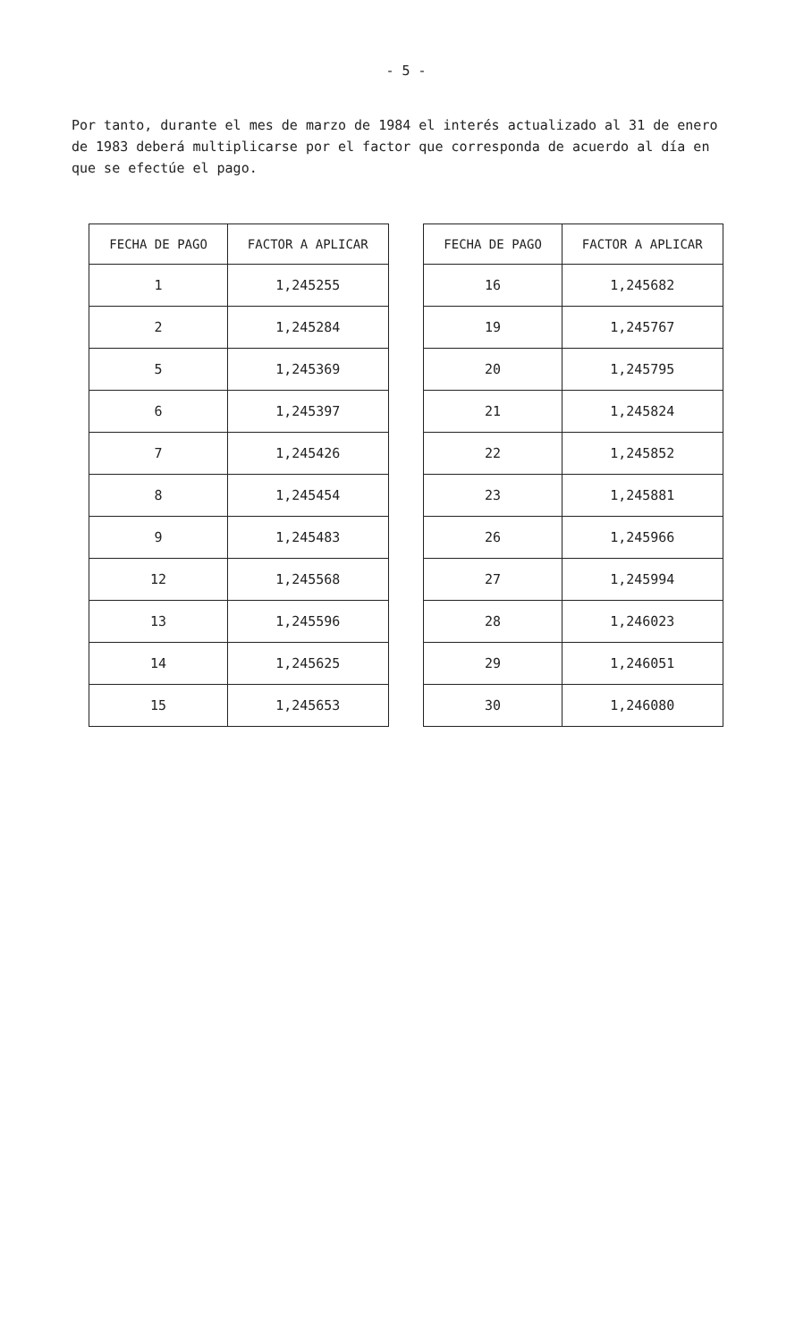- 5 -
Por tanto, durante el mes de marzo de 1984 el interés actualizado al 31 de enero de 1983 deberá multiplicarse por el factor que corresponda de acuerdo al día en que se efectúe el pago.
| FECHA DE PAGO | FACTOR A APLICAR |
| --- | --- |
| 1 | 1,245255 |
| 2 | 1,245284 |
| 5 | 1,245369 |
| 6 | 1,245397 |
| 7 | 1,245426 |
| 8 | 1,245454 |
| 9 | 1,245483 |
| 12 | 1,245568 |
| 13 | 1,245596 |
| 14 | 1,245625 |
| 15 | 1,245653 |
| FECHA DE PAGO | FACTOR A APLICAR |
| --- | --- |
| 16 | 1,245682 |
| 19 | 1,245767 |
| 20 | 1,245795 |
| 21 | 1,245824 |
| 22 | 1,245852 |
| 23 | 1,245881 |
| 26 | 1,245966 |
| 27 | 1,245994 |
| 28 | 1,246023 |
| 29 | 1,246051 |
| 30 | 1,246080 |